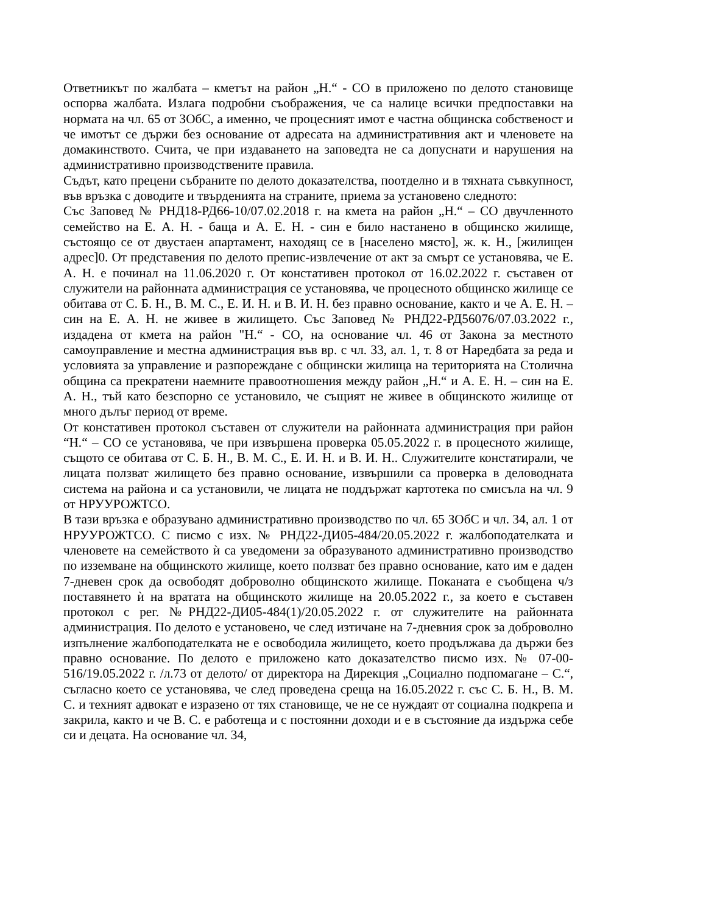Ответникът по жалбата – кметът на район „Н.“ - СО в приложено по делото становище оспорва жалбата. Излага подробни съображения, че са налице всички предпоставки на нормата на чл. 65 от ЗОбС, а именно, че процесният имот е частна общинска собственост и че имотът се държи без основание от адресата на административния акт и членовете на домакинството. Счита, че при издаването на заповедта не са допуснати и нарушения на административно производствените правила.
Съдът, като прецени събраните по делото доказателства, поотделно и в тяхната съвкупност, във връзка с доводите и твърденията на страните, приема за установено следното:
Със Заповед № РНД18-РД66-10/07.02.2018 г. на кмета на район „Н.“ – СО двучленното семейство на Е. А. Н. - баща и А. Е. Н. - син е било настанено в общинско жилище, състоящо се от двустаен апартамент, находящ се в [населено място], ж. к. Н., [жилищен адрес]0. От представения по делото препис-извлечение от акт за смърт се установява, че Е. А. Н. е починал на 11.06.2020 г. От констативен протокол от 16.02.2022 г. съставен от служители на районната администрация се установява, че процесното общинско жилище се обитава от С. Б. Н., В. М. С., Е. И. Н. и В. И. Н. без правно основание, както и че А. Е. Н. – син на Е. А. Н. не живее в жилището. Със Заповед № РНД22-РД56076/07.03.2022 г., издадена от кмета на район "Н.“ - СО, на основание чл. 46 от Закона за местното самоуправление и местна администрация във вр. с чл. 33, ал. 1, т. 8 от Наредбата за реда и условията за управление и разпореждане с общински жилища на територията на Столична община са прекратени наемните правоотношения между район „Н.“ и А. Е. Н. – син на Е. А. Н., тъй като безспорно се установило, че същият не живее в общинското жилище от много дълъг период от време.
От констативен протокол съставен от служители на районната администрация при район “Н.“ – СО се установява, че при извършена проверка 05.05.2022 г. в процесното жилище, същото се обитава от С. Б. Н., В. М. С., Е. И. Н. и В. И. Н.. Служителите констатирали, че лицата ползват жилището без правно основание, извършили са проверка в деловодната система на района и са установили, че лицата не поддържат картотека по смисъла на чл. 9 от НРУУРОЖТСО.
В тази връзка е образувано административно производство по чл. 65 ЗОбС и чл. 34, ал. 1 от НРУУРОЖТСО. С писмо с изх. № РНД22-ДИ05-484/20.05.2022 г. жалбоподателката и членовете на семейството ѝ са уведомени за образуваното административно производство по изземване на общинското жилище, което ползват без правно основание, като им е даден 7-дневен срок да освободят доброволно общинското жилище. Поканата е съобщена ч/з поставянето ѝ на вратата на общинското жилище на 20.05.2022 г., за което е съставен протокол с рег. №РНД22-ДИ05-484(1)/20.05.2022 г. от служителите на районната администрация. По делото е установено, че след изтичане на 7-дневния срок за доброволно изпълнение жалбоподателката не е освободила жилището, което продължава да държи без правно основание. По делото е приложено като доказателство писмо изх. № 07-00-516/19.05.2022 г. /л.73 от делото/ от директора на Дирекция „Социално подпомагане – С.“, съгласно което се установява, че след проведена среща на 16.05.2022 г. със С. Б. Н., В. М. С. и техният адвокат е изразено от тях становище, че не се нуждаят от социална подкрепа и закрила, както и че В. С. е работеща и с постоянни доходи и е в състояние да издържа себе си и децата. На основание чл. 34,